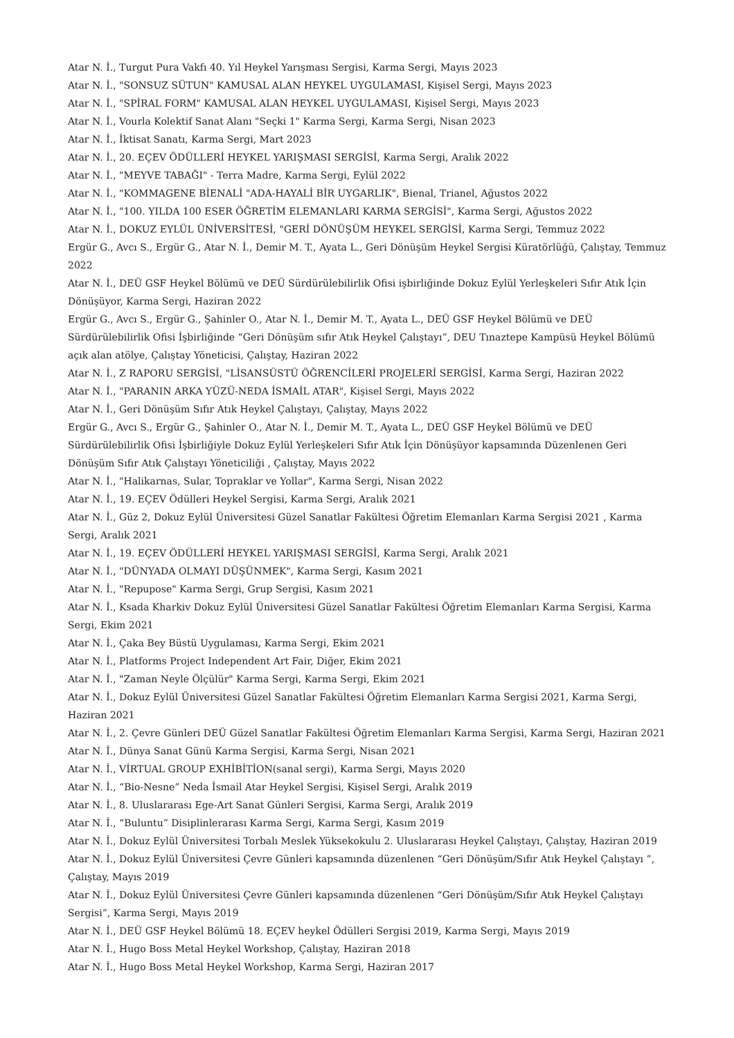Atar N. İ., Turgut Pura Vakfı 40. Yıl Heykel Yarışması Sergisi, Karma Sergi, Mayıs 2023
Atar N. İ., "SONSUZ SÜTUN" KAMUSAL ALAN HEYKEL UYGULAMASI, Kişisel Sergi, Mayıs 2023
Atar N. İ., "SPİRAL FORM" KAMUSAL ALAN HEYKEL UYGULAMASI, Kişisel Sergi, Mayıs 2023
Atar N. İ., Vourla Kolektif Sanat Alanı "Seçki 1" Karma Sergi, Karma Sergi, Nisan 2023
Atar N. İ., İktisat Sanatı, Karma Sergi, Mart 2023
Atar N. İ., 20. EÇEV ÖDÜLLERİ HEYKEL YARIŞMASI SERGİSİ, Karma Sergi, Aralık 2022
Atar N. İ., "MEYVE TABAĞI" - Terra Madre, Karma Sergi, Eylül 2022
Atar N. İ., "KOMMAGENE BİENALİ "ADA-HAYALİ BİR UYGARLIK", Bienal, Trianel, Ağustos 2022
Atar N. İ., "100. YILDA 100 ESER ÖĞRETİM ELEMANLARI KARMA SERGİSİ", Karma Sergi, Ağustos 2022
Atar N. İ., DOKUZ EYLÜL ÜNİVERSİTESİ, "GERİ DÖNÜŞÜM HEYKEL SERGİSİ, Karma Sergi, Temmuz 2022
Ergür G., Avcı S., Ergür G., Atar N. İ., Demir M. T., Ayata L., Geri Dönüşüm Heykel Sergisi Küratörlüğü, Çalıştay, Temmuz 2022
Atar N. İ., DEÜ GSF Heykel Bölümü ve DEÜ Sürdürülebilirlik Ofisi işbirliğinde Dokuz Eylül Yerleşkeleri Sıfır Atık İçin Dönüşüyor, Karma Sergi, Haziran 2022
Ergür G., Avcı S., Ergür G., Şahinler O., Atar N. İ., Demir M. T., Ayata L., DEÜ GSF Heykel Bölümü ve DEÜ Sürdürülebilirlik Ofisi İşbirliğinde “Geri Dönüşüm sıfır Atık Heykel Çalıştayı”, DEU Tınaztepe Kampüsü Heykel Bölümü açık alan atölye, Çalıştay Yöneticisi, Çalıştay, Haziran 2022
Atar N. İ., Z RAPORU SERGİSİ, "LİSANSÜSTÜ ÖĞRENCİLERİ PROJELERİ SERGİSİ, Karma Sergi, Haziran 2022
Atar N. İ., "PARANIN ARKA YÜZÜ-NEDA İSMAİL ATAR", Kişisel Sergi, Mayıs 2022
Atar N. İ., Geri Dönüşüm Sıfır Atık Heykel Çalıştayı, Çalıştay, Mayıs 2022
Ergür G., Avcı S., Ergür G., Şahinler O., Atar N. İ., Demir M. T., Ayata L., DEÜ GSF Heykel Bölümü ve DEÜ Sürdürülebilirlik Ofisi İşbirliğiyle Dokuz Eylül Yerleşkeleri Sıfır Atık İçin Dönüşüyor kapsamında Düzenlenen Geri Dönüşüm Sıfır Atık Çalıştayı Yöneticiliği , Çalıştay, Mayıs 2022
Atar N. İ., "Halikarnas, Sular, Topraklar ve Yollar", Karma Sergi, Nisan 2022
Atar N. İ., 19. EÇEV Ödülleri Heykel Sergisi, Karma Sergi, Aralık 2021
Atar N. İ., Güz 2, Dokuz Eylül Üniversitesi Güzel Sanatlar Fakültesi Öğretim Elemanları Karma Sergisi 2021 , Karma Sergi, Aralık 2021
Atar N. İ., 19. EÇEV ÖDÜLLERİ HEYKEL YARIŞMASI SERGİSİ, Karma Sergi, Aralık 2021
Atar N. İ., "DÜNYADA OLMAYI DÜŞÜNMEK", Karma Sergi, Kasım 2021
Atar N. İ., "Repupose" Karma Sergi, Grup Sergisi, Kasım 2021
Atar N. İ., Ksada Kharkiv Dokuz Eylül Üniversitesi Güzel Sanatlar Fakültesi Öğretim Elemanları Karma Sergisi, Karma Sergi, Ekim 2021
Atar N. İ., Çaka Bey Büstü Uygulaması, Karma Sergi, Ekim 2021
Atar N. İ., Platforms Project Independent Art Fair, Diğer, Ekim 2021
Atar N. İ., "Zaman Neyle Ölçülür" Karma Sergi, Karma Sergi, Ekim 2021
Atar N. İ., Dokuz Eylül Üniversitesi Güzel Sanatlar Fakültesi Öğretim Elemanları Karma Sergisi 2021, Karma Sergi, Haziran 2021
Atar N. İ., 2. Çevre Günleri DEÜ Güzel Sanatlar Fakültesi Öğretim Elemanları Karma Sergisi, Karma Sergi, Haziran 2021
Atar N. İ., Dünya Sanat Günü Karma Sergisi, Karma Sergi, Nisan 2021
Atar N. İ., VİRTUAL GROUP EXHİBİTİON(sanal sergi), Karma Sergi, Mayıs 2020
Atar N. İ., “Bio-Nesne” Neda İsmail Atar Heykel Sergisi, Kişisel Sergi, Aralık 2019
Atar N. İ., 8. Uluslararası Ege-Art Sanat Günleri Sergisi, Karma Sergi, Aralık 2019
Atar N. İ., “Buluntu” Disiplinlerarası Karma Sergi, Karma Sergi, Kasım 2019
Atar N. İ., Dokuz Eylül Üniversitesi Torbalı Meslek Yüksekokulu 2. Uluslararası Heykel Çalıştayı, Çalıştay, Haziran 2019
Atar N. İ., Dokuz Eylül Üniversitesi Çevre Günleri kapsamında düzenlenen “Geri Dönüşüm/Sıfır Atık Heykel Çalıştayı ”, Çalıştay, Mayıs 2019
Atar N. İ., Dokuz Eylül Üniversitesi Çevre Günleri kapsamında düzenlenen “Geri Dönüşüm/Sıfır Atık Heykel Çalıştayı Sergisi”, Karma Sergi, Mayıs 2019
Atar N. İ., DEÜ GSF Heykel Bölümü 18. EÇEV heykel Ödülleri Sergisi 2019, Karma Sergi, Mayıs 2019
Atar N. İ., Hugo Boss Metal Heykel Workshop, Çalıştay, Haziran 2018
Atar N. İ., Hugo Boss Metal Heykel Workshop, Karma Sergi, Haziran 2017